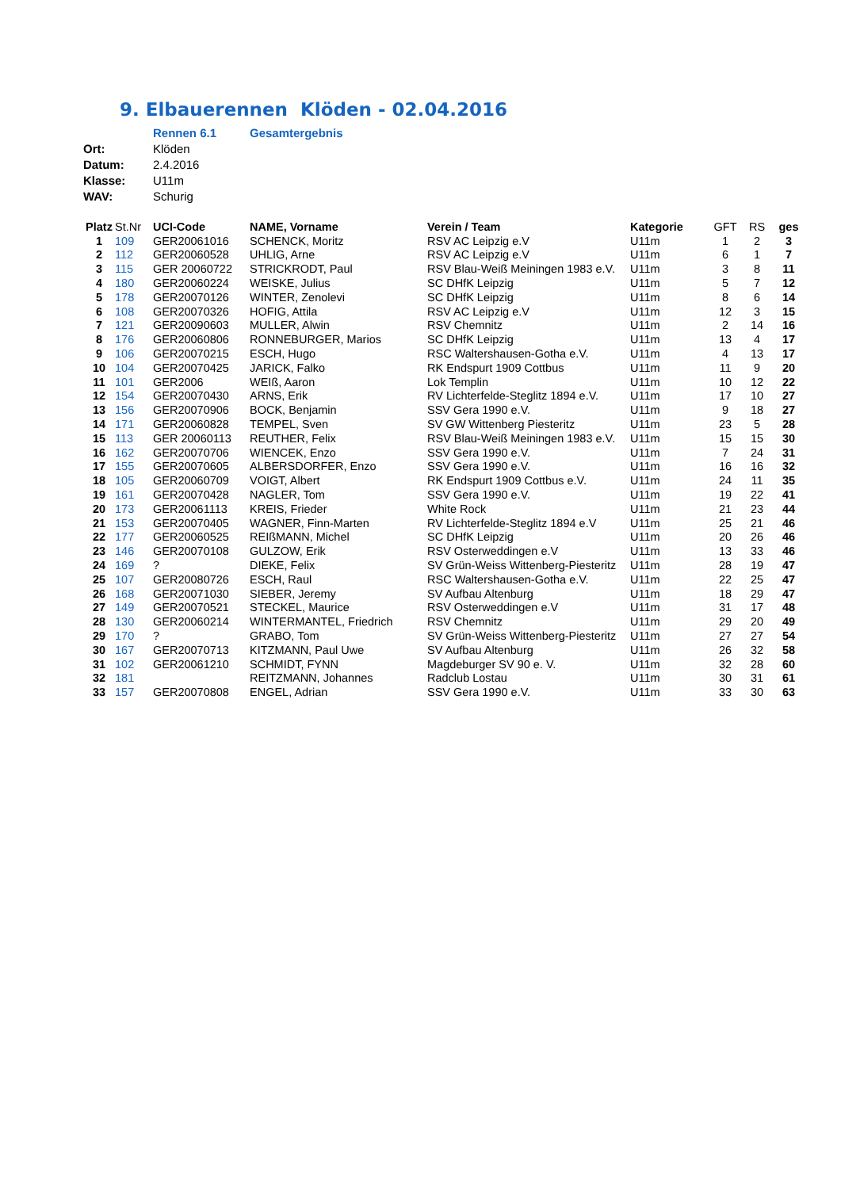9. Elbauerennen Klöden - 02.04.2016
| | Rennen 6.1 | Gesamtergebnis |
| Ort: | Klöden | |
| Datum: | 2.4.2016 | |
| Klasse: | U11m | |
| WAV: | Schurig | |
| Platz | St.Nr | UCI-Code | NAME, Vorname | Verein / Team | Kategorie | GFT | RS | ges |
| --- | --- | --- | --- | --- | --- | --- | --- | --- |
| 1 | 109 | GER20061016 | SCHENCK, Moritz | RSV AC Leipzig e.V | U11m | 1 | 2 | 3 |
| 2 | 112 | GER20060528 | UHLIG, Arne | RSV AC Leipzig e.V | U11m | 6 | 1 | 7 |
| 3 | 115 | GER 20060722 | STRICKRODT, Paul | RSV Blau-Weiß Meiningen 1983 e.V. | U11m | 3 | 8 | 11 |
| 4 | 180 | GER20060224 | WEISKE, Julius | SC DHfK Leipzig | U11m | 5 | 7 | 12 |
| 5 | 178 | GER20070126 | WINTER, Zenolevi | SC DHfK Leipzig | U11m | 8 | 6 | 14 |
| 6 | 108 | GER20070326 | HOFIG, Attila | RSV AC Leipzig e.V | U11m | 12 | 3 | 15 |
| 7 | 121 | GER20090603 | MULLER, Alwin | RSV Chemnitz | U11m | 2 | 14 | 16 |
| 8 | 176 | GER20060806 | RONNEBURGER, Marios | SC DHfK Leipzig | U11m | 13 | 4 | 17 |
| 9 | 106 | GER20070215 | ESCH, Hugo | RSC Waltershausen-Gotha e.V. | U11m | 4 | 13 | 17 |
| 10 | 104 | GER20070425 | JARICK, Falko | RK Endspurt 1909 Cottbus | U11m | 11 | 9 | 20 |
| 11 | 101 | GER2006 | WEIß, Aaron | Lok Templin | U11m | 10 | 12 | 22 |
| 12 | 154 | GER20070430 | ARNS, Erik | RV Lichterfelde-Steglitz 1894 e.V. | U11m | 17 | 10 | 27 |
| 13 | 156 | GER20070906 | BOCK, Benjamin | SSV Gera 1990 e.V. | U11m | 9 | 18 | 27 |
| 14 | 171 | GER20060828 | TEMPEL, Sven | SV GW Wittenberg Piesteritz | U11m | 23 | 5 | 28 |
| 15 | 113 | GER 20060113 | REUTHER, Felix | RSV Blau-Weiß Meiningen 1983 e.V. | U11m | 15 | 15 | 30 |
| 16 | 162 | GER20070706 | WIENCEK, Enzo | SSV Gera 1990 e.V. | U11m | 7 | 24 | 31 |
| 17 | 155 | GER20070605 | ALBERSDORFER, Enzo | SSV Gera 1990 e.V. | U11m | 16 | 16 | 32 |
| 18 | 105 | GER20060709 | VOIGT, Albert | RK Endspurt 1909 Cottbus e.V. | U11m | 24 | 11 | 35 |
| 19 | 161 | GER20070428 | NAGLER, Tom | SSV Gera 1990 e.V. | U11m | 19 | 22 | 41 |
| 20 | 173 | GER20061113 | KREIS, Frieder | White Rock | U11m | 21 | 23 | 44 |
| 21 | 153 | GER20070405 | WAGNER, Finn-Marten | RV Lichterfelde-Steglitz 1894 e.V | U11m | 25 | 21 | 46 |
| 22 | 177 | GER20060525 | REIßMANN, Michel | SC DHfK Leipzig | U11m | 20 | 26 | 46 |
| 23 | 146 | GER20070108 | GULZOW, Erik | RSV Osterweddingen e.V | U11m | 13 | 33 | 46 |
| 24 | 169 | ? | DIEKE, Felix | SV Grün-Weiss Wittenberg-Piesteritz | U11m | 28 | 19 | 47 |
| 25 | 107 | GER20080726 | ESCH, Raul | RSC Waltershausen-Gotha e.V. | U11m | 22 | 25 | 47 |
| 26 | 168 | GER20071030 | SIEBER, Jeremy | SV Aufbau Altenburg | U11m | 18 | 29 | 47 |
| 27 | 149 | GER20070521 | STECKEL, Maurice | RSV Osterweddingen e.V | U11m | 31 | 17 | 48 |
| 28 | 130 | GER20060214 | WINTERMANTEL, Friedrich | RSV Chemnitz | U11m | 29 | 20 | 49 |
| 29 | 170 | ? | GRABO, Tom | SV Grün-Weiss Wittenberg-Piesteritz | U11m | 27 | 27 | 54 |
| 30 | 167 | GER20070713 | KITZMANN, Paul Uwe | SV Aufbau Altenburg | U11m | 26 | 32 | 58 |
| 31 | 102 | GER20061210 | SCHMIDT, FYNN | Magdeburger SV 90 e. V. | U11m | 32 | 28 | 60 |
| 32 | 181 | | REITZMANN, Johannes | Radclub Lostau | U11m | 30 | 31 | 61 |
| 33 | 157 | GER20070808 | ENGEL, Adrian | SSV Gera 1990 e.V. | U11m | 33 | 30 | 63 |